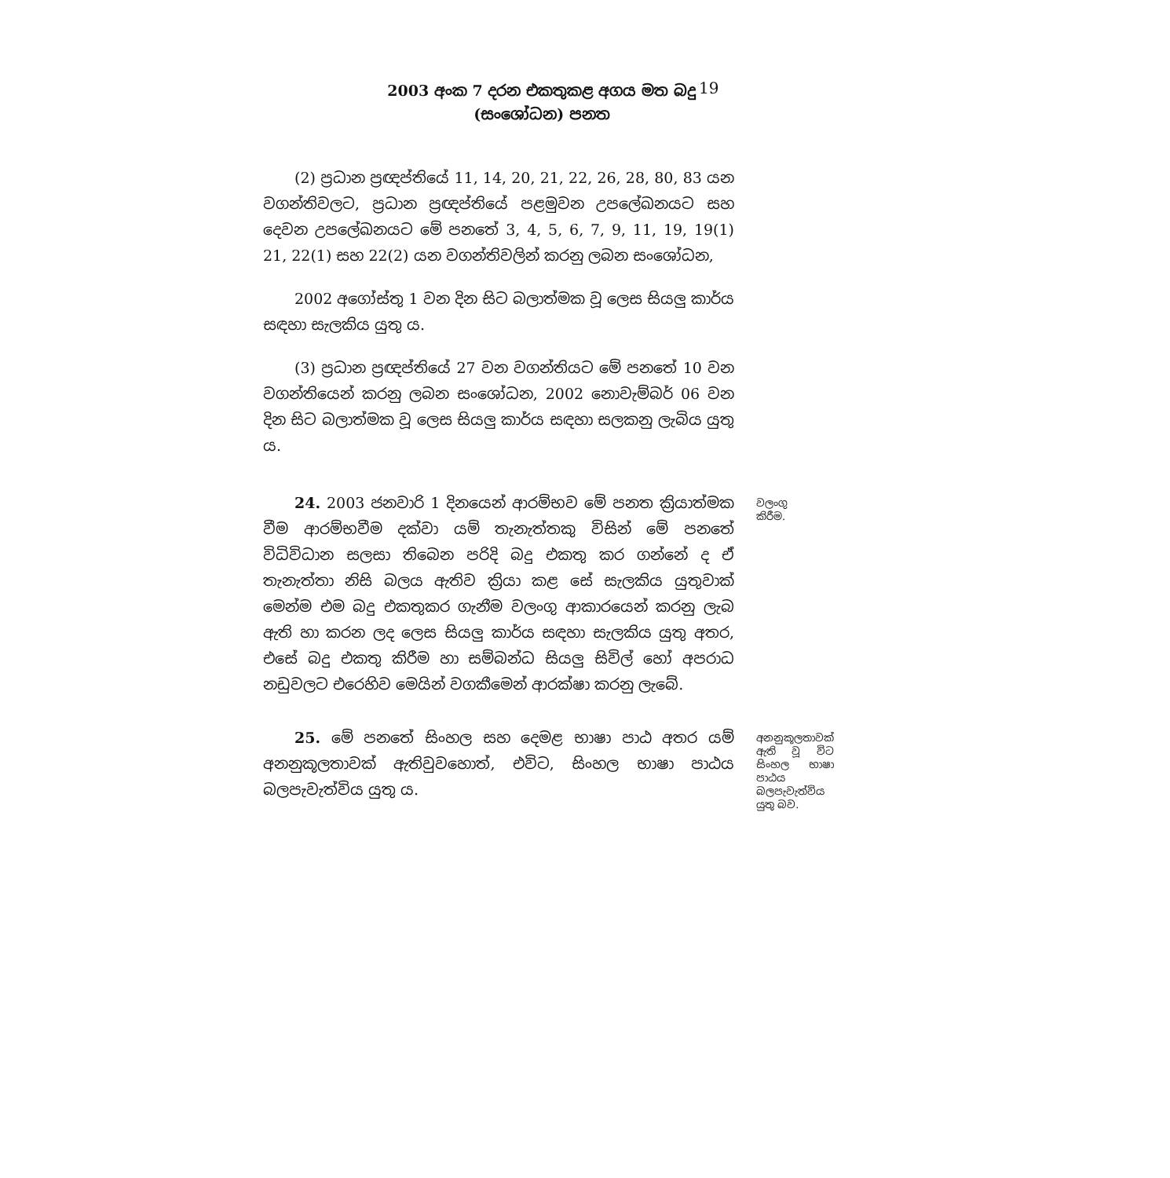2003 අංක 7 දරන එකතුකළ අගය මත බදු
(සංශෝධන) පනත
19
(2) ප්‍රධාන ප්‍රඥප්තියේ 11, 14, 20, 21, 22, 26, 28, 80, 83 යන වගන්තිවලට, ප්‍රධාන ප්‍රඥප්තියේ පළමුවන උපලේඛනයට සහ දෙවන උපලේඛනයට මේ පනතේ 3, 4, 5, 6, 7, 9, 11, 19, 19(1) 21, 22(1) සහ 22(2) යන වගන්තිවලින් කරනු ලබන සංශෝධන,
2002 අගෝස්තු 1 වන දින සිට බලාත්මක වූ ලෙස සියලු කාර්ය සඳහා සැලකිය යුතු ය.
(3) ප්‍රධාන ප්‍රඥප්තියේ 27 වන වගන්තියට මේ පනතේ 10 වන වගන්තියෙන් කරනු ලබන සංශෝධන, 2002 නොවැම්බර් 06 වන දින සිට බලාත්මක වූ ලෙස සියලු කාර්ය සඳහා සලකනු ලැබිය යුතු ය.
24. 2003 ජනවාරි 1 දිනයෙන් ආරම්භව මේ පනත ක්‍රියාත්මක වීම ආරම්භවීම දක්වා යම් තැනැත්තකු විසින් මේ පනතේ විධිවිධාන සලසා තිබෙන පරිදි බදු එකතු කර ගන්නේ ද ඒ තැනැත්තා නිසි බලය ඇතිව ක්‍රියා කළ සේ සැලකිය යුතුවාක් මෙන්ම එම බදු එකතුකර ගැනීම වලංගු ආකාරයෙන් කරනු ලැබ ඇති හා කරන ලද ලෙස සියලු කාර්ය සඳහා සැලකිය යුතු අතර, එසේ බදු එකතු කිරීම හා සම්බන්ධ සියලු සිවිල් හෝ අපරාධ නඩුවලට එරෙහිව මෙයින් වගකීමෙන් ආරක්ෂා කරනු ලැබේ.
වලංගු කිරීම.
25. මේ පනතේ සිංහල සහ දෙමළ භාෂා පාඨ අතර යම් අනනුකූලතාවක් ඇතිවුවහොත්, එවිට, සිංහල භාෂා පාඨය බලපැවැත්විය යුතු ය.
අනනුකූලතාවක් ඇති වූ විට සිංහල භාෂා පාඨය බලපැවැත්විය යුතු බව.